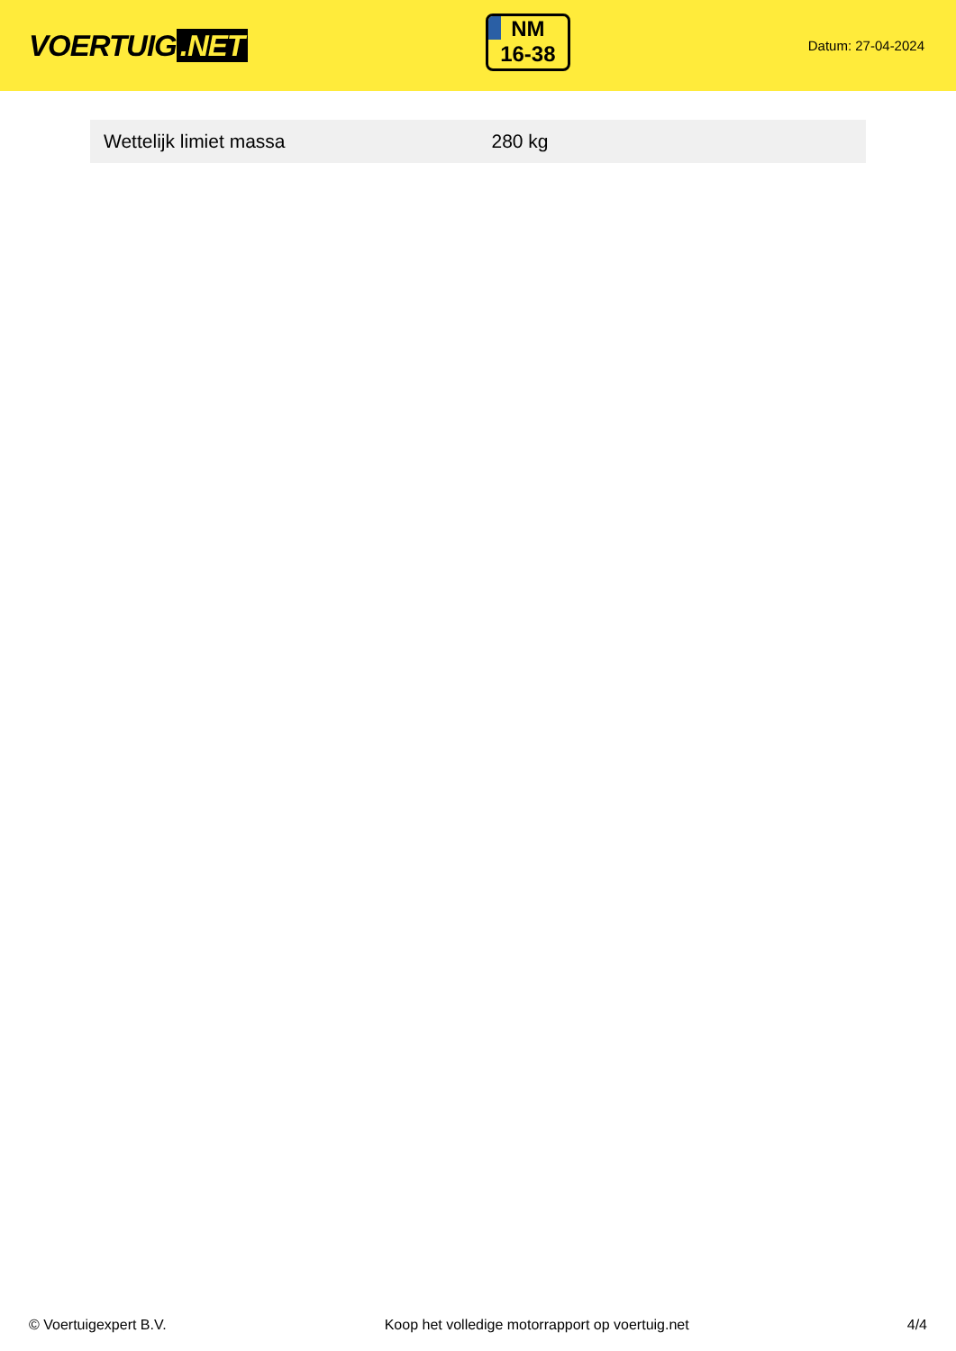VOERTUIG.NET
NM
16-38
Datum: 27-04-2024
| Wettelijk limiet massa | 280 kg |
© Voertuigexpert B.V. Koop het volledige motorrapport op voertuig.net 4/4